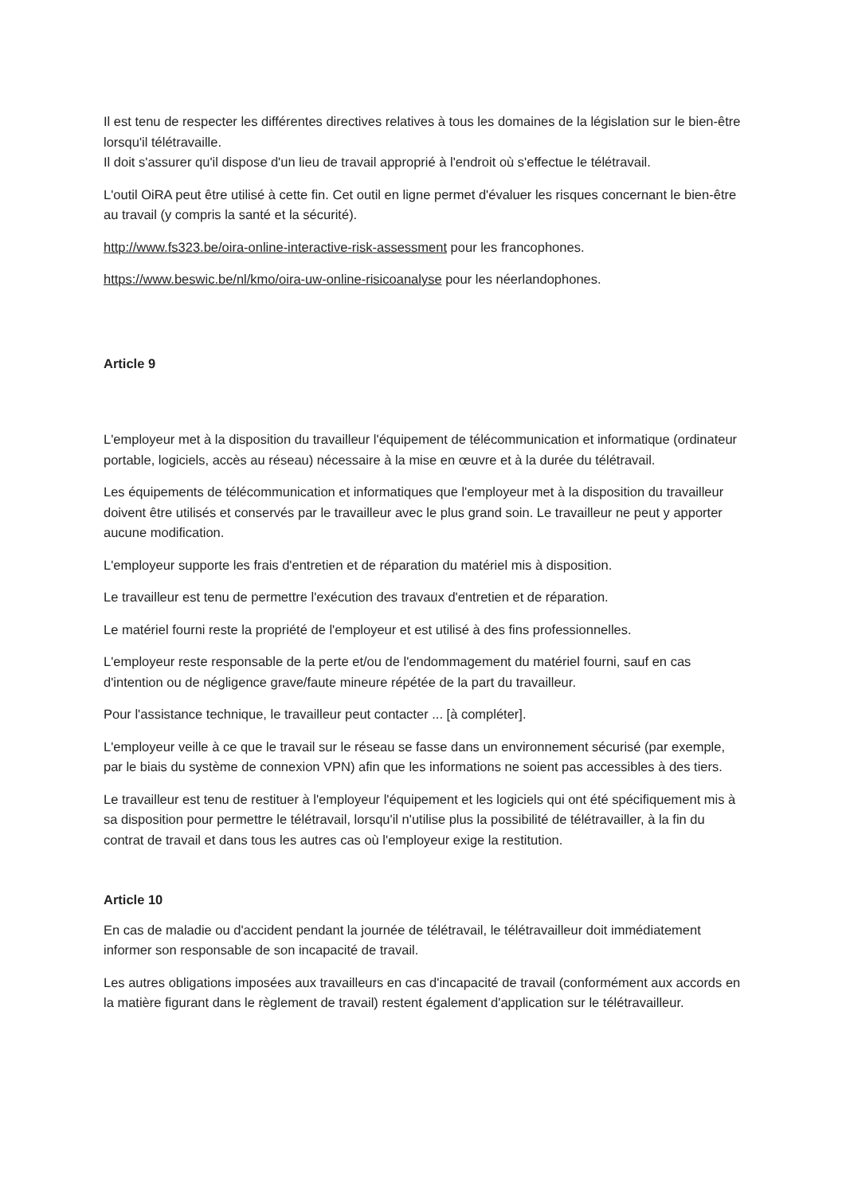Il est tenu de respecter les différentes directives relatives à tous les domaines de la législation sur le bien-être lorsqu'il télétravaille.
Il doit s'assurer qu'il dispose d'un lieu de travail approprié à l'endroit où s'effectue le télétravail.
L'outil OiRA peut être utilisé à cette fin. Cet outil en ligne permet d'évaluer les risques concernant le bien-être au travail (y compris la santé et la sécurité).
http://www.fs323.be/oira-online-interactive-risk-assessment pour les francophones.
https://www.beswic.be/nl/kmo/oira-uw-online-risicoanalyse pour les néerlandophones.
Article 9
L'employeur met à la disposition du travailleur l'équipement de télécommunication et informatique (ordinateur portable, logiciels, accès au réseau) nécessaire à la mise en œuvre et à la durée du télétravail.
Les équipements de télécommunication et informatiques que l'employeur met à la disposition du travailleur doivent être utilisés et conservés par le travailleur avec le plus grand soin. Le travailleur ne peut y apporter aucune modification.
L'employeur supporte les frais d'entretien et de réparation du matériel mis à disposition.
Le travailleur est tenu de permettre l'exécution des travaux d'entretien et de réparation.
Le matériel fourni reste la propriété de l'employeur et est utilisé à des fins professionnelles.
L'employeur reste responsable de la perte et/ou de l'endommagement du matériel fourni, sauf en cas d'intention ou de négligence grave/faute mineure répétée de la part du travailleur.
Pour l'assistance technique, le travailleur peut contacter ... [à compléter].
L'employeur veille à ce que le travail sur le réseau se fasse dans un environnement sécurisé (par exemple, par le biais du système de connexion VPN) afin que les informations ne soient pas accessibles à des tiers.
Le travailleur est tenu de restituer à l'employeur l'équipement et les logiciels qui ont été spécifiquement mis à sa disposition pour permettre le télétravail, lorsqu'il n'utilise plus la possibilité de télétravailler, à la fin du contrat de travail et dans tous les autres cas où l'employeur exige la restitution.
Article 10
En cas de maladie ou d'accident pendant la journée de télétravail, le télétravailleur doit immédiatement informer son responsable de son incapacité de travail.
Les autres obligations imposées aux travailleurs en cas d'incapacité de travail (conformément aux accords en la matière figurant dans le règlement de travail) restent également d'application sur le télétravailleur.